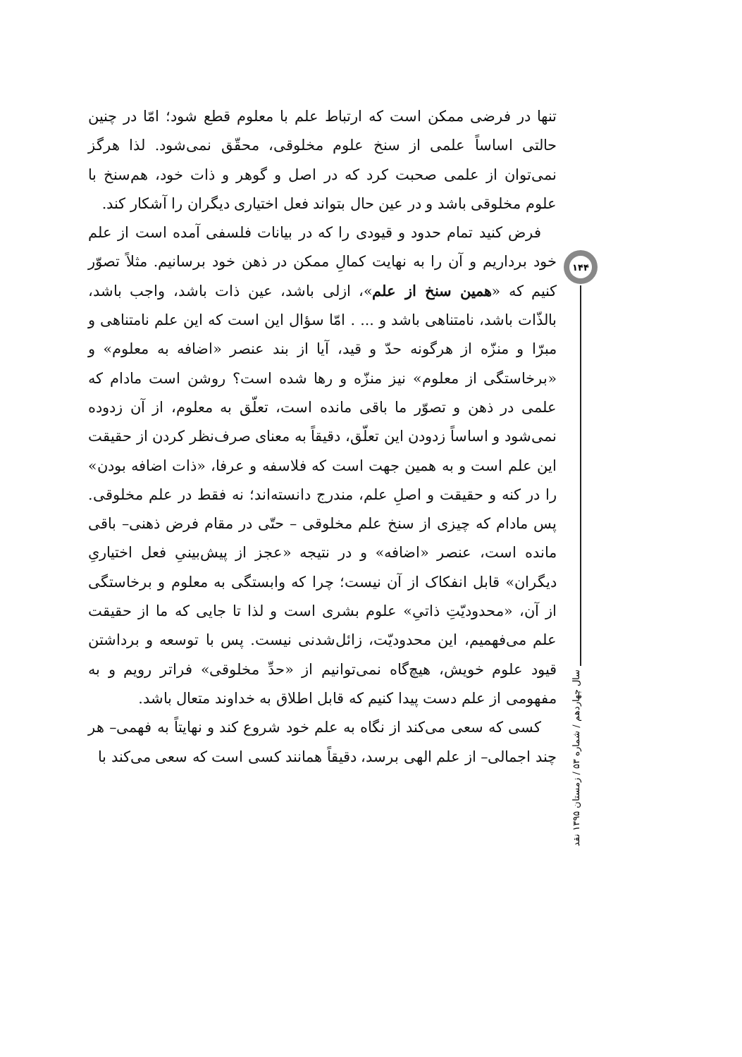۱۴۴
سال چهاردهم / شماره ۵۳ / زمستان ۱۳۹۵ نقد
تنها در فرضی ممکن است که ارتباط علم با معلوم قطع شود؛ امّا در چنین حالتی اساساً علمی از سنخ علوم مخلوقی، محقّق نمی‌شود. لذا هرگز نمی‌توان از علمی صحبت کرد که در اصل و گوهر و ذات خود، هم‌سنخ با علوم مخلوقی باشد و در عین حال بتواند فعل اختیاری دیگران را آشکار کند.
فرض کنید تمام حدود و قیودی را که در بیانات فلسفی آمده است از علم خود برداریم و آن را به نهایت کمالِ ممکن در ذهن خود برسانیم. مثلاً تصوّر کنیم که «همین سنخ از علم»، ازلی باشد، عین ذات باشد، واجب باشد، بالذّات باشد، نامتناهی باشد و ... . امّا سؤال این است که این علم نامتناهی و مبرّا و منزّه از هرگونه حدّ و قید، آیا از بند عنصر «اضافه به معلوم» و «برخاستگی از معلوم» نیز منزّه و رها شده است؟ روشن است مادام که علمی در ذهن و تصوّر ما باقی مانده است، تعلّق به معلوم، از آن زدوده نمی‌شود و اساساً زدودن این تعلّق، دقیقاً به معنای صرف‌نظر کردن از حقیقت این علم است و به همین جهت است که فلاسفه و عرفا، «ذات اضافه بودن» را در کنه و حقیقت و اصلِ علم، مندرج دانسته‌اند؛ نه فقط در علم مخلوقی. پس مادام که چیزی از سنخ علم مخلوقی – حتّی در مقام فرض ذهنی– باقی مانده است، عنصر «اضافه» و در نتیجه «عجز از پیش‌بینیِ فعل اختیاریِ دیگران» قابل انفکاک از آن نیست؛ چرا که وابستگی به معلوم و برخاستگی از آن، «محدودیّتِ ذاتیِ» علوم بشری است و لذا تا جایی که ما از حقیقت علم می‌فهمیم، این محدودیّت، زائل‌شدنی نیست. پس با توسعه و برداشتن قیود علوم خویش، هیچ‌گاه نمی‌توانیم از «حدِّ مخلوقی» فراتر رویم و به مفهومی از علم دست پیدا کنیم که قابل اطلاق به خداوند متعال باشد.
کسی که سعی می‌کند از نگاه به علم خود شروع کند و نهایتاً به فهمی– هر چند اجمالی– از علم الهی برسد، دقیقاً همانند کسی است که سعی می‌کند با